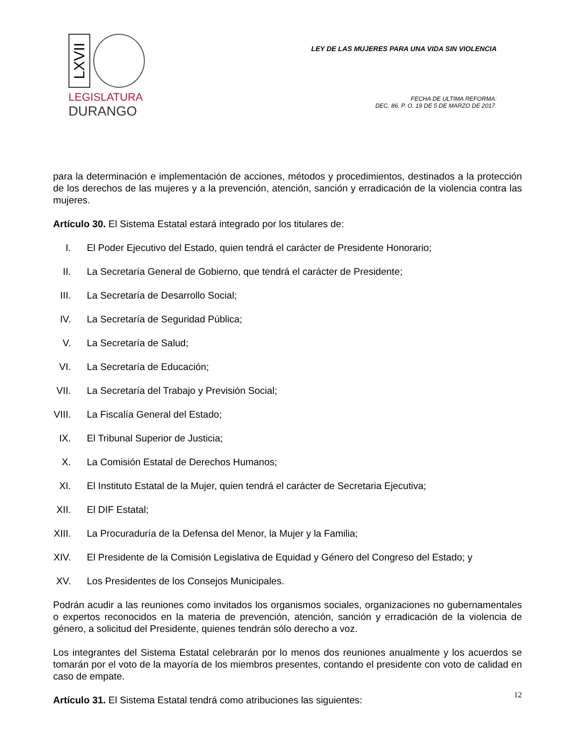LXVII
LEGISLATURA
DURANGO
LEY DE LAS MUJERES PARA UNA VIDA SIN VIOLENCIA
FECHA DE ULTIMA REFORMA:
DEC. 86, P. O. 19 DE 5 DE MARZO DE 2017.
para la determinación e implementación de acciones, métodos y procedimientos, destinados a la protección de los derechos de las mujeres y a la prevención, atención, sanción y erradicación de la violencia contra las mujeres.
Artículo 30. El Sistema Estatal estará integrado por los titulares de:
I. El Poder Ejecutivo del Estado, quien tendrá el carácter de Presidente Honorario;
II. La Secretaría General de Gobierno, que tendrá el carácter de Presidente;
III. La Secretaría de Desarrollo Social;
IV. La Secretaría de Seguridad Pública;
V. La Secretaría de Salud;
VI. La Secretaría de Educación;
VII. La Secretaría del Trabajo y Previsión Social;
VIII. La Fiscalía General del Estado;
IX. El Tribunal Superior de Justicia;
X. La Comisión Estatal de Derechos Humanos;
XI. El Instituto Estatal de la Mujer, quien tendrá el carácter de Secretaria Ejecutiva;
XII. El DIF Estatal;
XIII. La Procuraduría de la Defensa del Menor, la Mujer y la Familia;
XIV. El Presidente de la Comisión Legislativa de Equidad y Género del Congreso del Estado; y
XV. Los Presidentes de los Consejos Municipales.
Podrán acudir a las reuniones como invitados los organismos sociales, organizaciones no gubernamentales o expertos reconocidos en la materia de prevención, atención, sanción y erradicación de la violencia de género, a solicitud del Presidente, quienes tendrán sólo derecho a voz.
Los integrantes del Sistema Estatal celebrarán por lo menos dos reuniones anualmente y los acuerdos se tomarán por el voto de la mayoría de los miembros presentes, contando el presidente con voto de calidad en caso de empate.
Artículo 31. El Sistema Estatal tendrá como atribuciones las siguientes:
12